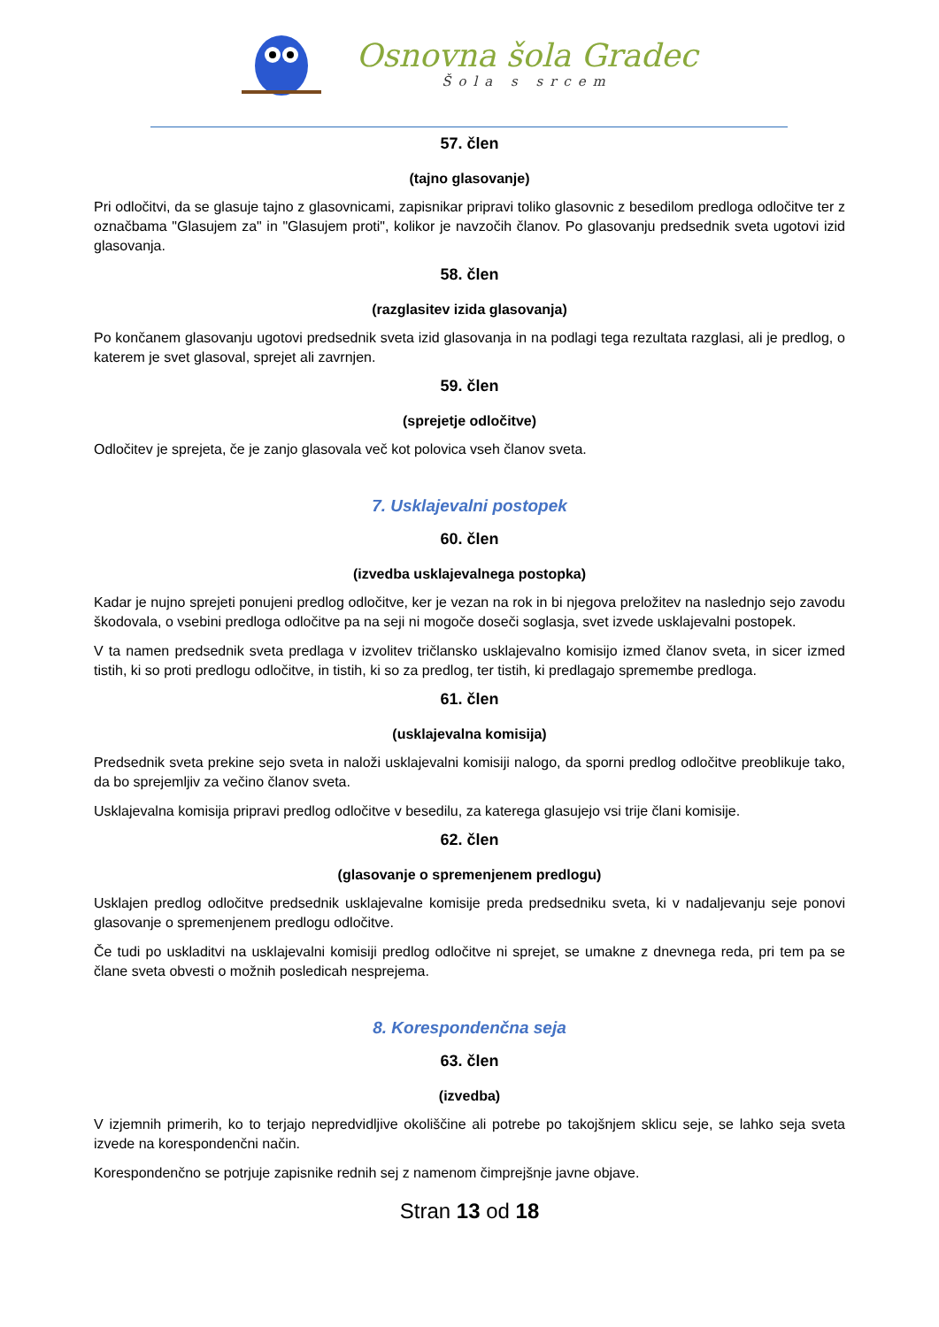Osnovna šola Gradec
Šola s srcem
57. člen
(tajno glasovanje)
Pri odločitvi, da se glasuje tajno z glasovnicami, zapisnikar pripravi toliko glasovnic z besedilom predloga odločitve ter z označbama "Glasujem za" in "Glasujem proti", kolikor je navzočih članov. Po glasovanju predsednik sveta ugotovi izid glasovanja.
58. člen
(razglasitev izida glasovanja)
Po končanem glasovanju ugotovi predsednik sveta izid glasovanja in na podlagi tega rezultata razglasi, ali je predlog, o katerem je svet glasoval, sprejet ali zavrnjen.
59. člen
(sprejetje odločitve)
Odločitev je sprejeta, če je zanjo glasovala več kot polovica vseh članov sveta.
7. Usklajevalni postopek
60. člen
(izvedba usklajevalnega postopka)
Kadar je nujno sprejeti ponujeni predlog odločitve, ker je vezan na rok in bi njegova preložitev na naslednjo sejo zavodu škodovala, o vsebini predloga odločitve pa na seji ni mogoče doseči soglasja, svet izvede usklajevalni postopek.
V ta namen predsednik sveta predlaga v izvolitev tričlansko usklajevalno komisijo izmed članov sveta, in sicer izmed tistih, ki so proti predlogu odločitve, in tistih, ki so za predlog, ter tistih, ki predlagajo spremembe predloga.
61. člen
(usklajevalna komisija)
Predsednik sveta prekine sejo sveta in naloži usklajevalni komisiji nalogo, da sporni predlog odločitve preoblikuje tako, da bo sprejemljiv za večino članov sveta.
Usklajevalna komisija pripravi predlog odločitve v besedilu, za katerega glasujejo vsi trije člani komisije.
62. člen
(glasovanje o spremenjenem predlogu)
Usklajen predlog odločitve predsednik usklajevalne komisije preda predsedniku sveta, ki v nadaljevanju seje ponovi glasovanje o spremenjenem predlogu odločitve.
Če tudi po uskladitvi na usklajevalni komisiji predlog odločitve ni sprejet, se umakne z dnevnega reda, pri tem pa se člane sveta obvesti o možnih posledicah nesprejema.
8. Korespondenčna seja
63. člen
(izvedba)
V izjemnih primerih, ko to terjajo nepredvidljive okoliščine ali potrebe po takojšnjem sklicu seje, se lahko seja sveta izvede na korespondenčni način.
Korespondenčno se potrjuje zapisnike rednih sej z namenom čimprejšnje javne objave.
Stran 13 od 18